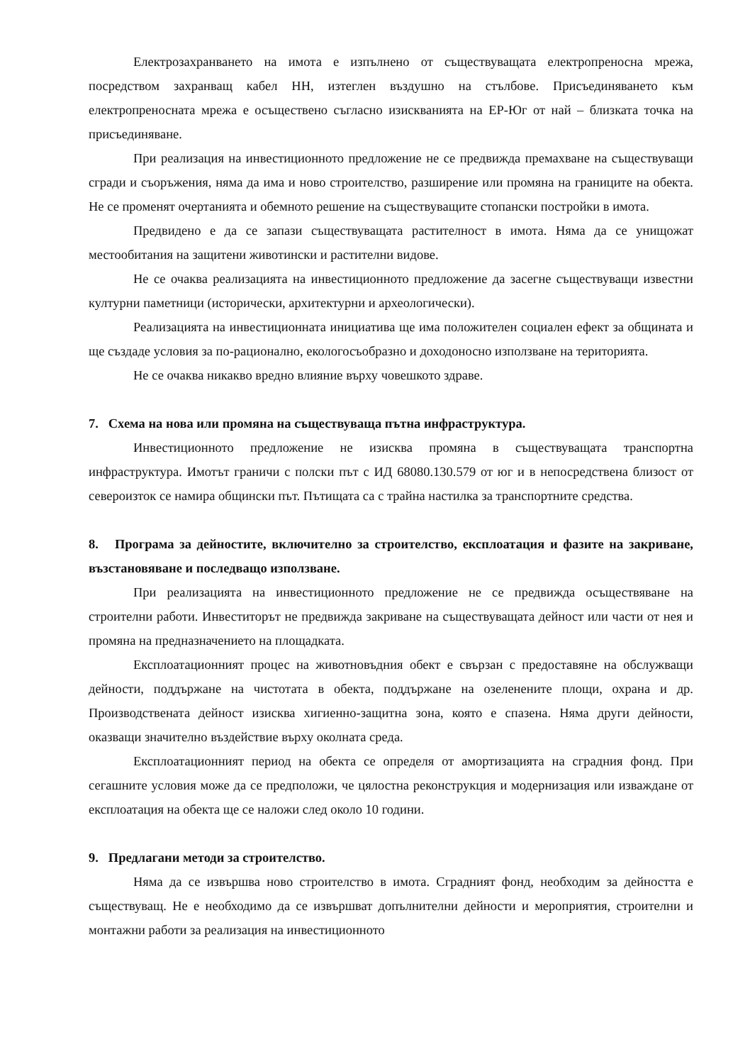Електрозахранването на имота е изпълнено от съществуващата електропреносна мрежа, посредством захранващ кабел НН, изтеглен въздушно на стълбове. Присъединяването към електропреносната мрежа е осъществено съгласно изискванията на ЕР-Юг от най – близката точка на присъединяване.
При реализация на инвестиционното предложение не се предвижда премахване на съществуващи сгради и съоръжения, няма да има и ново строителство, разширение или промяна на границите на обекта. Не се променят очертанията и обемното решение на съществуващите стопански постройки в имота.
Предвидено е да се запази съществуващата растителност в имота. Няма да се унищожат местообитания на защитени животински и растителни видове.
Не се очаква реализацията на инвестиционното предложение да засегне съществуващи известни културни паметници (исторически, архитектурни и археологически).
Реализацията на инвестиционната инициатива ще има положителен социален ефект за общината и ще създаде условия за по-рационално, екологосъобразно и доходоносно използване на територията.
Не се очаква никакво вредно влияние върху човешкото здраве.
7. Схема на нова или промяна на съществуваща пътна инфраструктура.
Инвестиционното предложение не изисква промяна в съществуващата транспортна инфраструктура. Имотът граничи с полски път с ИД 68080.130.579 от юг и в непосредствена близост от североизток се намира общински път. Пътищата са с трайна настилка за транспортните средства.
8. Програма за дейностите, включително за строителство, експлоатация и фазите на закриване, възстановяване и последващо използване.
При реализацията на инвестиционното предложение не се предвижда осъществяване на строителни работи. Инвеститорът не предвижда закриване на съществуващата дейност или части от нея и промяна на предназначението на площадката.
Експлоатационният процес на животновъдния обект е свързан с предоставяне на обслужващи дейности, поддържане на чистотата в обекта, поддържане на озеленените площи, охрана и др. Производствената дейност изисква хигиенно-защитна зона, която е спазена. Няма други дейности, оказващи значително въздействие върху околната среда.
Експлоатационният период на обекта се определя от амортизацията на сградния фонд. При сегашните условия може да се предположи, че цялостна реконструкция и модернизация или изваждане от експлоатация на обекта ще се наложи след около 10 години.
9. Предлагани методи за строителство.
Няма да се извършва ново строителство в имота. Сградният фонд, необходим за дейността е съществуващ. Не е необходимо да се извършват допълнителни дейности и мероприятия, строителни и монтажни работи за реализация на инвестиционното